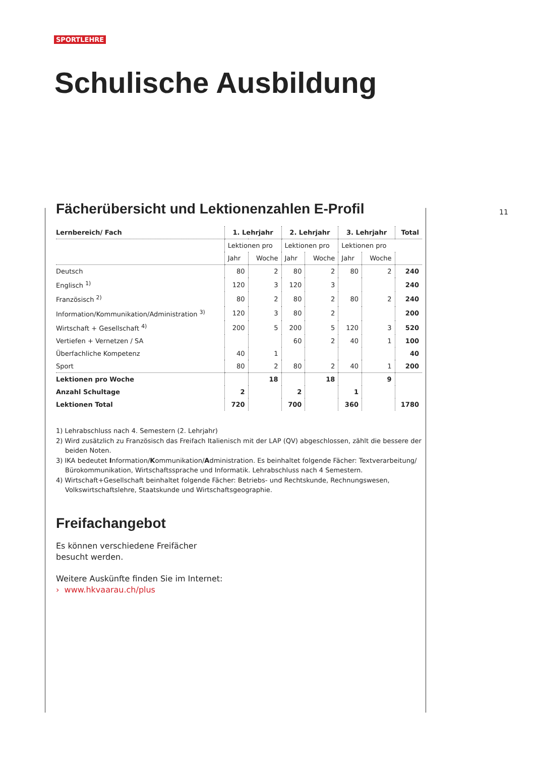SPORTLEHRE
Schulische Ausbildung
11
Fächerübersicht und Lektionenzahlen E-Profil
| Lernbereich/ Fach | 1. Lehrjahr | | 2. Lehrjahr | | 3. Lehrjahr | | Total |
| --- | --- | --- | --- | --- | --- | --- | --- |
| | Lektionen pro | | Lektionen pro | | Lektionen pro | | |
| | Jahr | Woche | Jahr | Woche | Jahr | Woche | |
| Deutsch | 80 | 2 | 80 | 2 | 80 | 2 | 240 |
| Englisch <sup>1)</sup> | 120 | 3 | 120 | 3 | | | 240 |
| Französisch <sup>2)</sup> | 80 | 2 | 80 | 2 | 80 | 2 | 240 |
| Information/Kommunikation/Administration <sup>3)</sup> | 120 | 3 | 80 | 2 | | | 200 |
| Wirtschaft + Gesellschaft <sup>4)</sup> | 200 | 5 | 200 | 5 | 120 | 3 | 520 |
| Vertiefen + Vernetzen / SA | | | 60 | 2 | 40 | 1 | 100 |
| Überfachliche Kompetenz | 40 | 1 | | | | | 40 |
| Sport | 80 | 2 | 80 | 2 | 40 | 1 | 200 |
| Lektionen pro Woche | | 18 | | 18 | | 9 | |
| Anzahl Schultage | 2 | | 2 | | 1 | | |
| Lektionen Total | 720 | | 700 | | 360 | | 1780 |
1) Lehrabschluss nach 4. Semestern (2. Lehrjahr)
2) Wird zusätzlich zu Französisch das Freifach Italienisch mit der LAP (QV) abgeschlossen, zählt die bessere der beiden Noten.
3) IKA bedeutet Information/Kommunikation/Administration. Es beinhaltet folgende Fächer: Textverarbeitung/ Bürokommunikation, Wirtschaftssprache und Informatik. Lehrabschluss nach 4 Semestern.
4) Wirtschaft+Gesellschaft beinhaltet folgende Fächer: Betriebs- und Rechtskunde, Rechnungswesen, Volkswirtschaftslehre, Staatskunde und Wirtschaftsgeographie.
Freifachangebot
Es können verschiedene Freifächer besucht werden.
Weitere Auskünfte finden Sie im Internet:
› www.hkvaarau.ch/plus